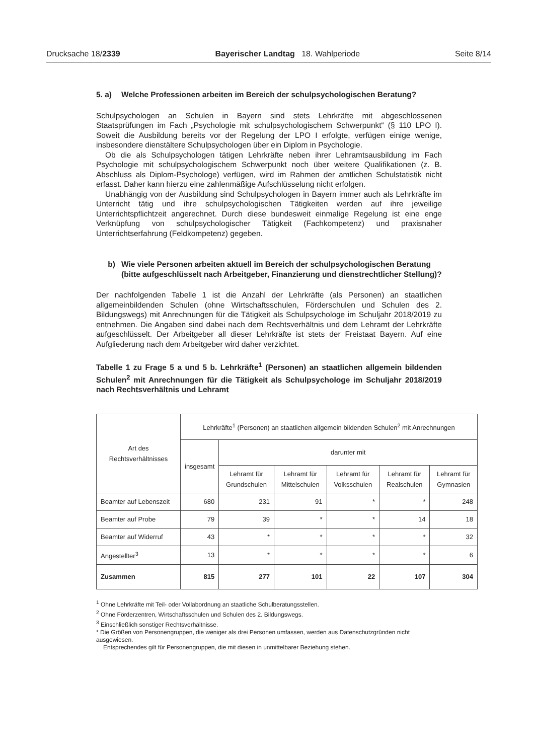Drucksache 18/2339 Bayerischer Landtag 18. Wahlperiode Seite 8/14
5. a) Welche Professionen arbeiten im Bereich der schulpsychologischen Beratung?
Schulpsychologen an Schulen in Bayern sind stets Lehrkräfte mit abgeschlossenen Staatsprüfungen im Fach „Psychologie mit schulpsychologischem Schwerpunkt“ (§ 110 LPO I). Soweit die Ausbildung bereits vor der Regelung der LPO I erfolgte, verfügen einige wenige, insbesondere dienstältere Schulpsychologen über ein Diplom in Psychologie.
Ob die als Schulpsychologen tätigen Lehrkräfte neben ihrer Lehramtsausbildung im Fach Psychologie mit schulpsychologischem Schwerpunkt noch über weitere Qualifikationen (z. B. Abschluss als Diplom-Psychologe) verfügen, wird im Rahmen der amtlichen Schulstatistik nicht erfasst. Daher kann hierzu eine zahlenmäßige Aufschlüsselung nicht erfolgen.
Unabhängig von der Ausbildung sind Schulpsychologen in Bayern immer auch als Lehrkräfte im Unterricht tätig und ihre schulpsychologischen Tätigkeiten werden auf ihre jeweilige Unterrichtspflichtzeit angerechnet. Durch diese bundesweit einmalige Regelung ist eine enge Verknüpfung von schulpsychologischer Tätigkeit (Fachkompetenz) und praxisnaher Unterrichtserfahrung (Feldkompetenz) gegeben.
b) Wie viele Personen arbeiten aktuell im Bereich der schulpsychologischen Beratung (bitte aufgeschlüsselt nach Arbeitgeber, Finanzierung und dienstrechtlicher Stellung)?
Der nachfolgenden Tabelle 1 ist die Anzahl der Lehrkräfte (als Personen) an staatlichen allgemeinbildenden Schulen (ohne Wirtschaftsschulen, Förderschulen und Schulen des 2. Bildungswegs) mit Anrechnungen für die Tätigkeit als Schulpsychologe im Schuljahr 2018/2019 zu entnehmen. Die Angaben sind dabei nach dem Rechtsverhältnis und dem Lehramt der Lehrkräfte aufgeschlüsselt. Der Arbeitgeber all dieser Lehrkräfte ist stets der Freistaat Bayern. Auf eine Aufgliederung nach dem Arbeitgeber wird daher verzichtet.
Tabelle 1 zu Frage 5 a und 5 b. Lehrkräfte<sup>1</sup> (Personen) an staatlichen allgemein bildenden Schulen<sup>2</sup> mit Anrechnungen für die Tätigkeit als Schulpsychologe im Schuljahr 2018/2019 nach Rechtsverhältnis und Lehramt
| Art des Rechtsverhältnisses | Lehrkräfte<sup>1</sup> (Personen) an staatlichen allgemein bildenden Schulen<sup>2</sup> mit Anrechnungen | | | | | |
| --- | --- | --- | --- | --- | --- | --- |
| | insgesamt | darunter mit | | | | |
| | | Lehramt für Grundschulen | Lehramt für Mittelschulen | Lehramt für Volksschulen | Lehramt für Realschulen | Lehramt für Gymnasien |
| Beamter auf Lebenszeit | 680 | 231 | 91 | * | * | 248 |
| Beamter auf Probe | 79 | 39 | * | * | 14 | 18 |
| Beamter auf Widerruf | 43 | * | * | * | * | 32 |
| Angestellter<sup>3</sup> | 13 | * | * | * | * | 6 |
| Zusammen | 815 | 277 | 101 | 22 | 107 | 304 |
<sup>1</sup> Ohne Lehrkräfte mit Teil- oder Vollabordnung an staatliche Schulberatungsstellen.
<sup>2</sup> Ohne Förderzentren, Wirtschaftsschulen und Schulen des 2. Bildungswegs.
<sup>3</sup> Einschließlich sonstiger Rechtsverhältnisse.
* Die Größen von Personengruppen, die weniger als drei Personen umfassen, werden aus Datenschutzgründen nicht ausgewiesen.
Entsprechendes gilt für Personengruppen, die mit diesen in unmittelbarer Beziehung stehen.